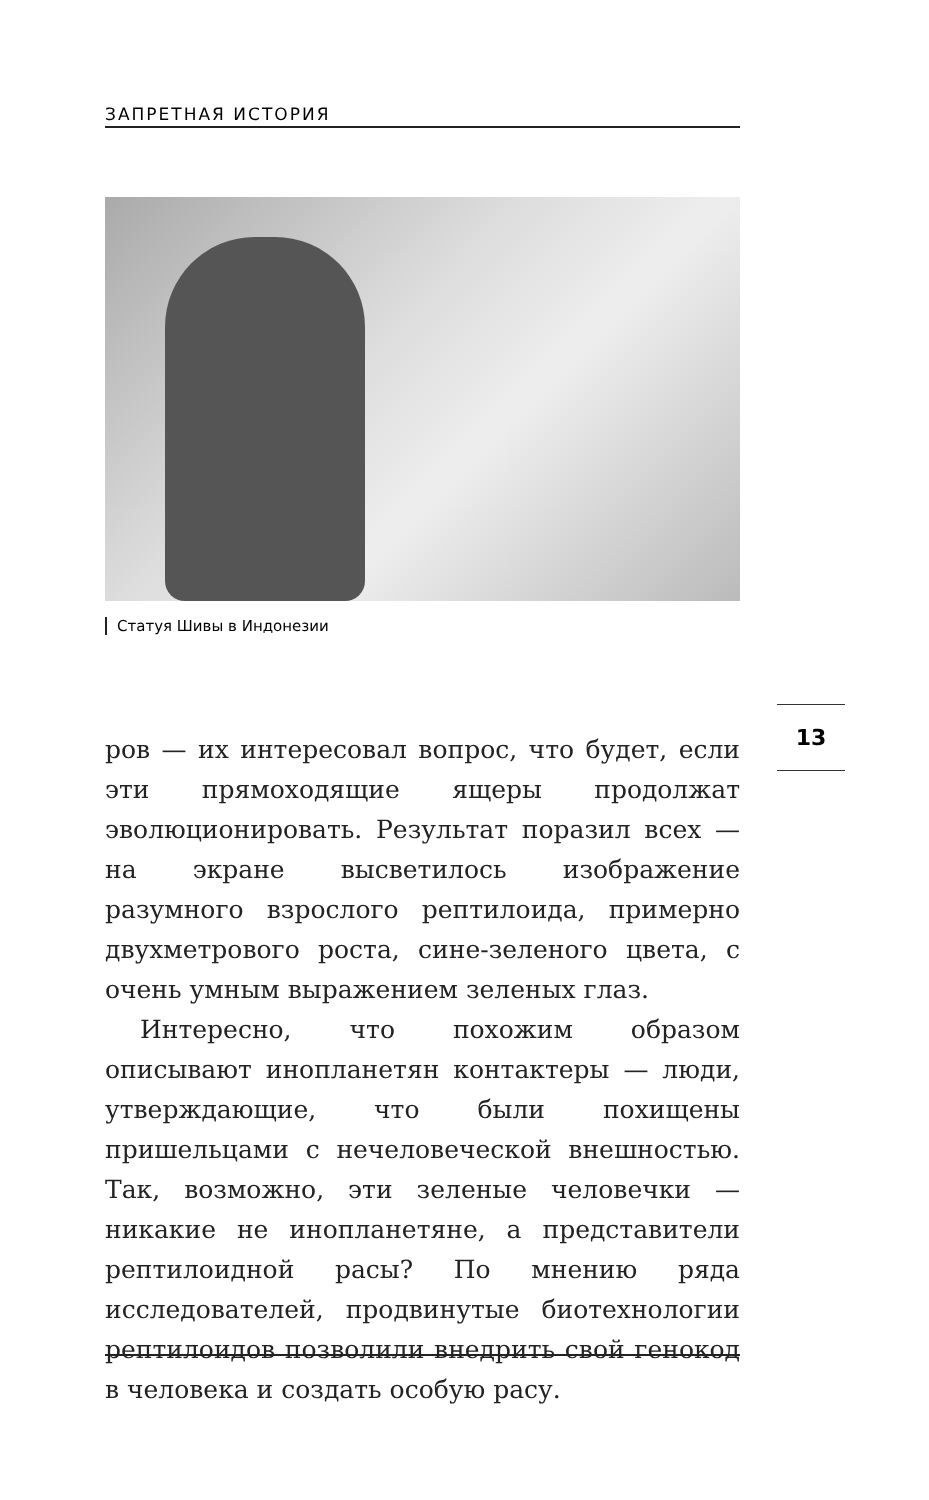ЗАПРЕТНАЯ ИСТОРИЯ
Статуя Шивы в Индонезии
13
ров — их интересовал вопрос, что будет, если эти прямоходящие ящеры продолжат эволюционировать. Результат поразил всех — на экране высветилось изображение разумного взрослого рептилоида, примерно двухметрового роста, сине-зеленого цвета, с очень умным выражением зеленых глаз.
Интересно, что похожим образом описывают инопланетян контактеры — люди, утверждающие, что были похищены пришельцами с нечеловеческой внешностью. Так, возможно, эти зеленые человечки — никакие не инопланетяне, а представители рептилоидной расы? По мнению ряда исследователей, продвинутые биотехнологии рептилоидов позволили внедрить свой генокод в человека и создать особую расу.